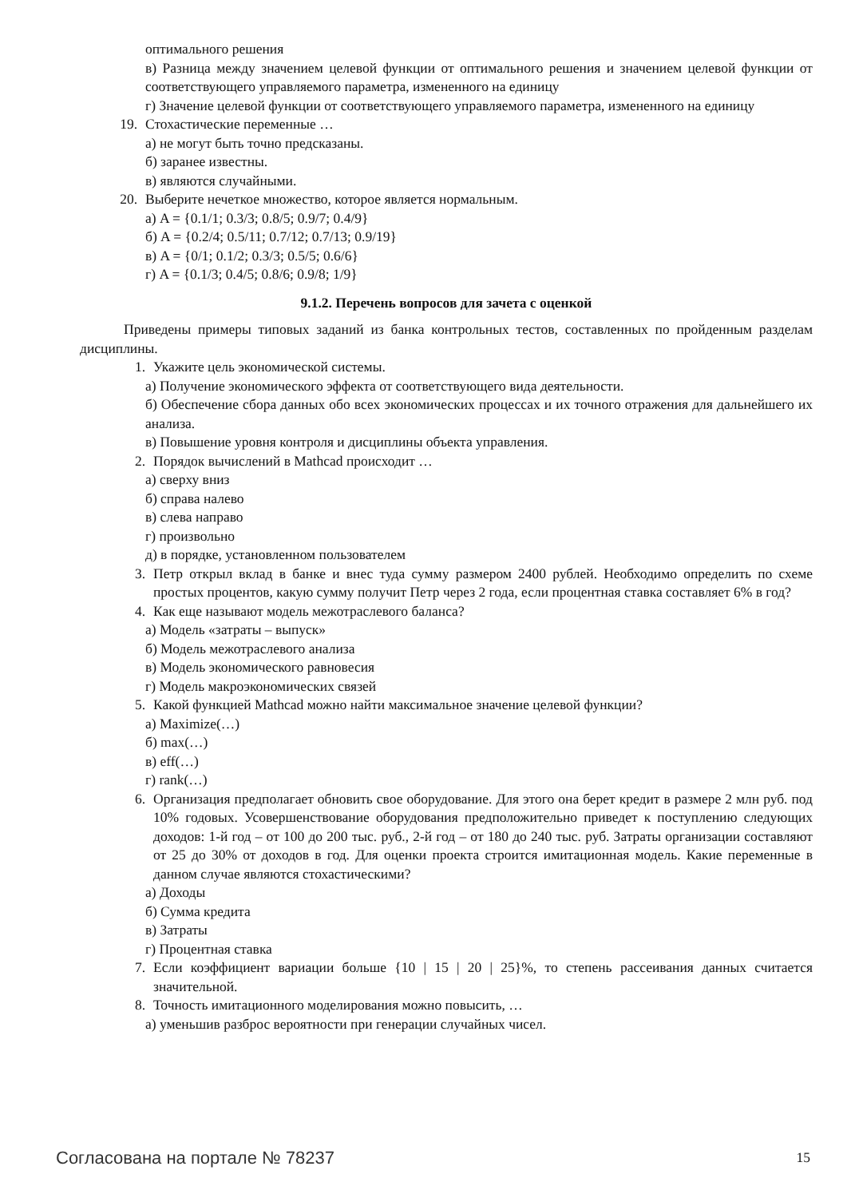оптимального решения
в) Разница между значением целевой функции от оптимального решения и значением целевой функции от соответствующего управляемого параметра, измененного на единицу
г) Значение целевой функции от соответствующего управляемого параметра, измененного на единицу
19. Стохастические переменные …
а) не могут быть точно предсказаны.
б) заранее известны.
в) являются случайными.
20. Выберите нечеткое множество, которое является нормальным.
а) A = {0.1/1; 0.3/3; 0.8/5; 0.9/7; 0.4/9}
б) A = {0.2/4; 0.5/11; 0.7/12; 0.7/13; 0.9/19}
в) A = {0/1; 0.1/2; 0.3/3; 0.5/5; 0.6/6}
г) A = {0.1/3; 0.4/5; 0.8/6; 0.9/8; 1/9}
9.1.2. Перечень вопросов для зачета с оценкой
Приведены примеры типовых заданий из банка контрольных тестов, составленных по пройденным разделам дисциплины.
1. Укажите цель экономической системы.
а) Получение экономического эффекта от соответствующего вида деятельности.
б) Обеспечение сбора данных обо всех экономических процессах и их точного отражения для дальнейшего их анализа.
в) Повышение уровня контроля и дисциплины объекта управления.
2. Порядок вычислений в Mathcad происходит …
а) сверху вниз
б) справа налево
в) слева направо
г) произвольно
д) в порядке, установленном пользователем
3. Петр открыл вклад в банке и внес туда сумму размером 2400 рублей. Необходимо определить по схеме простых процентов, какую сумму получит Петр через 2 года, если процентная ставка составляет 6% в год?
4. Как еще называют модель межотраслевого баланса?
а) Модель «затраты – выпуск»
б) Модель межотраслевого анализа
в) Модель экономического равновесия
г) Модель макроэкономических связей
5. Какой функцией Mathcad можно найти максимальное значение целевой функции?
а) Maximize(…)
б) max(…)
в) eff(…)
г) rank(…)
6. Организация предполагает обновить свое оборудование. Для этого она берет кредит в размере 2 млн руб. под 10% годовых. Усовершенствование оборудования предположительно приведет к поступлению следующих доходов: 1-й год – от 100 до 200 тыс. руб., 2-й год – от 180 до 240 тыс. руб. Затраты организации составляют от 25 до 30% от доходов в год. Для оценки проекта строится имитационная модель. Какие переменные в данном случае являются стохастическими?
а) Доходы
б) Сумма кредита
в) Затраты
г) Процентная ставка
7. Если коэффициент вариации больше {10 | 15 | 20 | 25}%, то степень рассеивания данных считается значительной.
8. Точность имитационного моделирования можно повысить, …
а) уменьшив разброс вероятности при генерации случайных чисел.
Согласована на портале № 78237 15